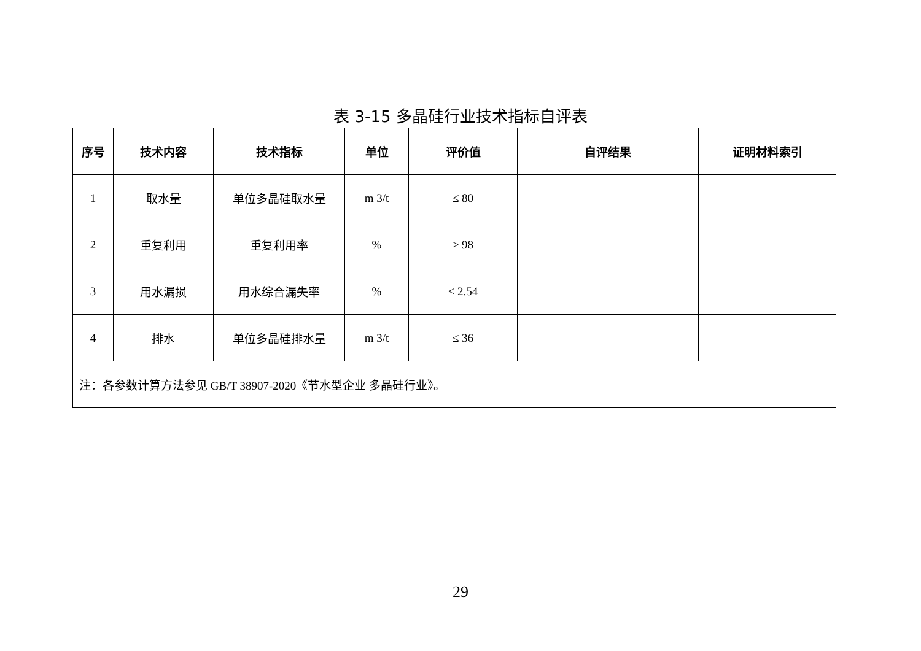表 3-15 多晶硅行业技术指标自评表
| 序号 | 技术内容 | 技术指标 | 单位 | 评价值 | 自评结果 | 证明材料索引 |
| --- | --- | --- | --- | --- | --- | --- |
| 1 | 取水量 | 单位多晶硅取水量 | m 3/t | ≤ 80 | | |
| 2 | 重复利用 | 重复利用率 | % | ≥ 98 | | |
| 3 | 用水漏损 | 用水综合漏失率 | % | ≤ 2.54 | | |
| 4 | 排水 | 单位多晶硅排水量 | m 3/t | ≤ 36 | | |
| 注：各参数计算方法参见 GB/T 38907-2020《节水型企业 多晶硅行业》。 | | | | | | |
29